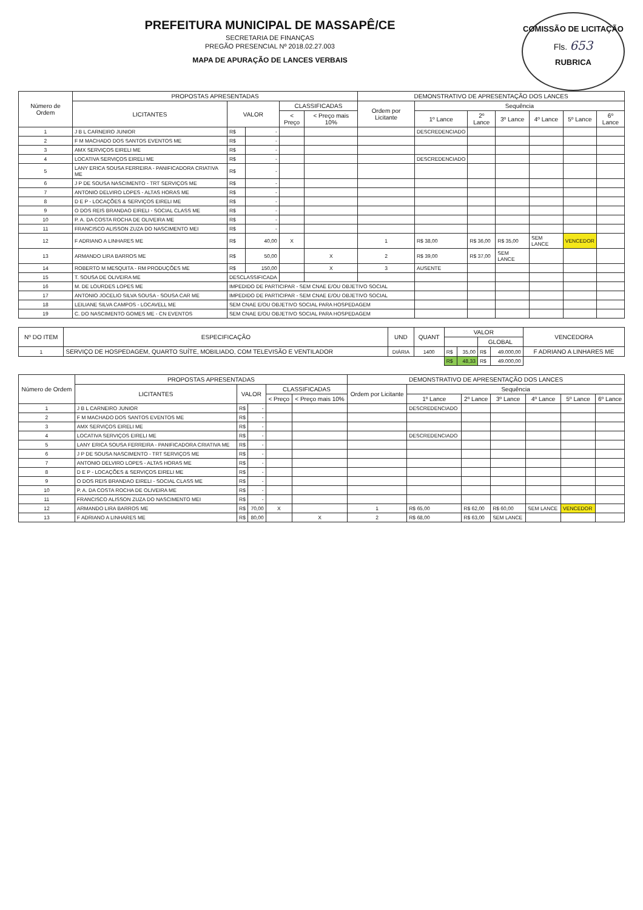COMISSÃO DE LICITAÇÃO
Fls. 653
RUBRICA
PREFEITURA MUNICIPAL DE MASSAPÊ/CE
SECRETARIA DE FINANÇAS
PREGÃO PRESENCIAL Nº 2018.02.27.003
MAPA DE APURAÇÃO DE LANCES VERBAIS
| Número de Ordem | PROPOSTAS APRESENTADAS | | | | | DEMONSTRATIVO DE APRESENTAÇÃO DOS LANCES | | | | | | |
| --- | --- | --- | --- | --- | --- | --- | --- | --- | --- | --- | --- | --- |
| | LICITANTES | VALOR | | CLASSIFICADAS | | Ordem por Licitante | Sequência | | | | | |
| | | | | < Preço | < Preço mais 10% | | 1º Lance | 2º Lance | 3º Lance | 4º Lance | 5º Lance | 6º Lance |
| 1 | J B L CARNEIRO JUNIOR | R$ | - | | | | DESCREDENCIADO | | | | | |
| 2 | F M MACHADO DOS SANTOS EVENTOS ME | R$ | - | | | | | | | | | |
| 3 | AMX SERVIÇOS EIRELI ME | R$ | - | | | | | | | | | |
| 4 | LOCATIVA SERVIÇOS EIRELI ME | R$ | - | | | | DESCREDENCIADO | | | | | |
| 5 | LANY ERICA SOUSA FERREIRA - PANIFICADORA CRIATIVA ME | R$ | - | | | | | | | | | |
| 6 | J P DE SOUSA NASCIMENTO - TRT SERVIÇOS ME | R$ | - | | | | | | | | | |
| 7 | ANTONIO DELVIRO LOPES - ALTAS HORAS ME | R$ | - | | | | | | | | | |
| 8 | D E P - LOCAÇÕES & SERVIÇOS EIRELI ME | R$ | - | | | | | | | | | |
| 9 | O DOS REIS BRANDAO EIRELI - SOCIAL CLASS ME | R$ | - | | | | | | | | | |
| 10 | P. A. DA COSTA ROCHA DE OLIVEIRA ME | R$ | - | | | | | | | | | |
| 11 | FRANCISCO ALISSON ZUZA DO NASCIMENTO MEI | R$ | - | | | | | | | | | |
| 12 | F ADRIANO A LINHARES ME | R$ | 40,00 | X | | 1 | R$ 38,00 | R$ 36,00 | R$ 35,00 | SEM LANCE | VENCEDOR | |
| 13 | ARMANDO LIRA BARROS ME | R$ | 50,00 | | X | 2 | R$ 39,00 | R$ 37,00 | SEM LANCE | | | |
| 14 | ROBERTO M MESQUITA - RM PRODUÇÕES ME | R$ | 150,00 | | X | 3 | AUSENTE | | | | | |
| 15 | T. SOUSA DE OLIVEIRA ME | DESCLASSIFICADA | | | | | | | | | | |
| 16 | M. DE LOURDES LOPES ME | IMPEDIDO DE PARTICIPAR - SEM CNAE E/OU OBJETIVO SOCIAL | | | | | | | | | | |
| 17 | ANTONIO JOCELIO SILVA SOUSA - SOUSA CAR ME | IMPEDIDO DE PARTICIPAR - SEM CNAE E/OU OBJETIVO SOCIAL | | | | | | | | | | |
| 18 | LEILIANE SILVA CAMPOS - LOCAVELL ME | SEM CNAE E/OU OBJETIVO SOCIAL PARA HOSPEDAGEM | | | | | | | | | | |
| 19 | C. DO NASCIMENTO GOMES ME - CN EVENTOS | SEM CNAE E/OU OBJETIVO SOCIAL PARA HOSPEDAGEM | | | | | | | | | | |
| Nº DO ITEM | ESPECIFICAÇÃO | UND | QUANT | VALOR | | | | VENCEDORA |
| --- | --- | --- | --- | --- | --- | --- | --- | --- |
| | | | | | | GLOBAL | | |
| 1 | SERVIÇO DE HOSPEDAGEM, QUARTO SUÍTE, MOBILIADO, COM TELEVISÃO E VENTILADOR | DIÁRIA | 1400 | R$ | 35,00 | R$ | 49.000,00 | F ADRIANO A LINHARES ME |
| | | | | R$ | 48,33 | R$ | 49.000,00 | |
| Número de Ordem | PROPOSTAS APRESENTADAS | | | | | DEMONSTRATIVO DE APRESENTAÇÃO DOS LANCES | | | | | | |
| --- | --- | --- | --- | --- | --- | --- | --- | --- | --- | --- | --- | --- |
| | LICITANTES | VALOR | | CLASSIFICADAS | | Ordem por Licitante | Sequência | | | | | |
| | | | | < Preço | < Preço mais 10% | | 1º Lance | 2º Lance | 3º Lance | 4º Lance | 5º Lance | 6º Lance |
| 1 | J B L CARNEIRO JUNIOR | R$ | - | | | | DESCREDENCIADO | | | | | |
| 2 | F M MACHADO DOS SANTOS EVENTOS ME | R$ | - | | | | | | | | | |
| 3 | AMX SERVIÇOS EIRELI ME | R$ | - | | | | | | | | | |
| 4 | LOCATIVA SERVIÇOS EIRELI ME | R$ | - | | | | DESCREDENCIADO | | | | | |
| 5 | LANY ERICA SOUSA FERREIRA - PANIFICADORA CRIATIVA ME | R$ | - | | | | | | | | | |
| 6 | J P DE SOUSA NASCIMENTO - TRT SERVIÇOS ME | R$ | - | | | | | | | | | |
| 7 | ANTONIO DELVIRO LOPES - ALTAS HORAS ME | R$ | - | | | | | | | | | |
| 8 | D E P - LOCAÇÕES & SERVIÇOS EIRELI ME | R$ | - | | | | | | | | | |
| 9 | O DOS REIS BRANDAO EIRELI - SOCIAL CLASS ME | R$ | - | | | | | | | | | |
| 10 | P. A. DA COSTA ROCHA DE OLIVEIRA ME | R$ | - | | | | | | | | | |
| 11 | FRANCISCO ALISSON ZUZA DO NASCIMENTO MEI | R$ | - | | | | | | | | | |
| 12 | ARMANDO LIRA BARROS ME | R$ | 70,00 | X | | 1 | R$ 65,00 | R$ 62,00 | R$ 60,00 | SEM LANCE | VENCEDOR | |
| 13 | F ADRIANO A LINHARES ME | R$ | 80,00 | | X | 2 | R$ 68,00 | R$ 63,00 | SEM LANCE | | | |